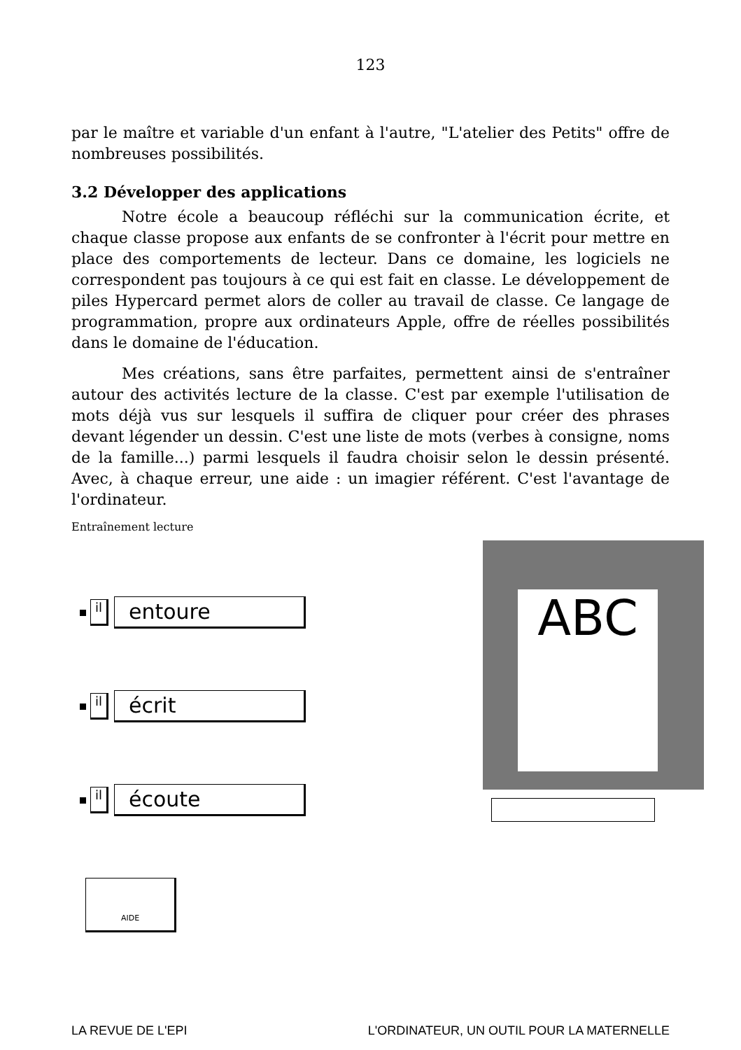123
par le maître et variable d'un enfant à l'autre, "L'atelier des Petits" offre de nombreuses possibilités.
3.2 Développer des applications
Notre école a beaucoup réfléchi sur la communication écrite, et chaque classe propose aux enfants de se confronter à l'écrit pour mettre en place des comportements de lecteur. Dans ce domaine, les logiciels ne correspondent pas toujours à ce qui est fait en classe. Le développement de piles Hypercard permet alors de coller au travail de classe. Ce langage de programmation, propre aux ordinateurs Apple, offre de réelles possibilités dans le domaine de l'éducation.
Mes créations, sans être parfaites, permettent ainsi de s'entraîner autour des activités lecture de la classe. C'est par exemple l'utilisation de mots déjà vus sur lesquels il suffira de cliquer pour créer des phrases devant légender un dessin. C'est une liste de mots (verbes à consigne, noms de la famille...) parmi lesquels il faudra choisir selon le dessin présenté. Avec, à chaque erreur, une aide : un imagier référent. C'est l'avantage de l'ordinateur.
Entraînement lecture
il
entoure
il
écrit
il
écoute
AIDE
ABC
LA REVUE DE L'EPI L'ORDINATEUR, UN OUTIL POUR LA MATERNELLE